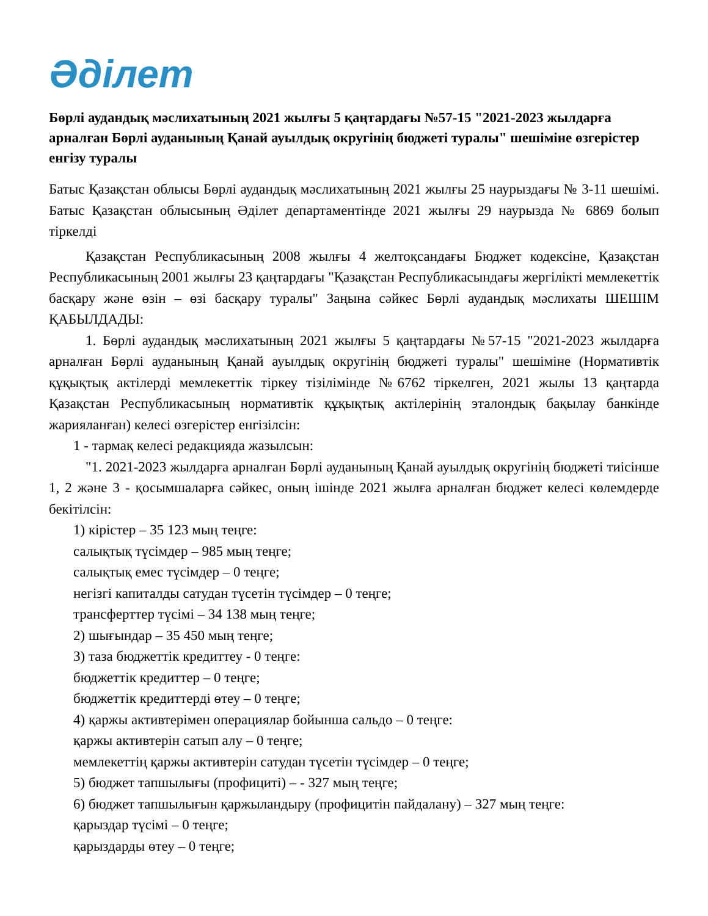Әділет
Бөрлі аудандық мәслихатының 2021 жылғы 5 қаңтардағы №57-15 "2021-2023 жылдарға арналған Бөрлі ауданының Қанай ауылдық округінің бюджеті туралы" шешіміне өзгерістер енгізу туралы
Батыс Қазақстан облысы Бөрлі аудандық мәслихатының 2021 жылғы 25 наурыздағы № 3-11 шешімі. Батыс Қазақстан облысының Әділет департаментінде 2021 жылғы 29 наурызда № 6869 болып тіркелді
Қазақстан Республикасының 2008 жылғы 4 желтоқсандағы Бюджет кодексіне, Қазақстан Республикасының 2001 жылғы 23 қаңтардағы "Қазақстан Республикасындағы жергілікті мемлекеттік басқару және өзін – өзі басқару туралы" Заңына сәйкес Бөрлі аудандық мәслихаты ШЕШІМ ҚАБЫЛДАДЫ:
1. Бөрлі аудандық мәслихатының 2021 жылғы 5 қаңтардағы №57-15 "2021-2023 жылдарға арналған Бөрлі ауданының Қанай ауылдық округінің бюджеті туралы" шешіміне (Нормативтік құқықтық актілерді мемлекеттік тіркеу тізілімінде №6762 тіркелген, 2021 жылы 13 қаңтарда Қазақстан Республикасының нормативтік құқықтық актілерінің эталондық бақылау банкінде жарияланған) келесі өзгерістер енгізілсін:
1 - тармақ келесі редакцияда жазылсын:
"1. 2021-2023 жылдарға арналған Бөрлі ауданының Қанай ауылдық округінің бюджеті тиісінше 1, 2 және 3 - қосымшаларға сәйкес, оның ішінде 2021 жылға арналған бюджет келесі көлемдерде бекітілсін:
1) кірістер – 35 123 мың теңге:
салықтық түсімдер – 985 мың теңге;
салықтық емес түсімдер – 0 теңге;
негізгі капиталды сатудан түсетін түсімдер – 0 теңге;
трансферттер түсімі – 34 138 мың теңге;
2) шығындар – 35 450 мың теңге;
3) таза бюджеттік кредиттеу - 0 теңге:
бюджеттік кредиттер – 0 теңге;
бюджеттік кредиттерді өтеу – 0 теңге;
4) қаржы активтерімен операциялар бойынша сальдо – 0 теңге:
қаржы активтерін сатып алу – 0 теңге;
мемлекеттің қаржы активтерін сатудан түсетін түсімдер – 0 теңге;
5) бюджет тапшылығы (профициті) – - 327 мың теңге;
6) бюджет тапшылығын қаржыландыру (профицитін пайдалану) – 327 мың теңге:
қарыздар түсімі – 0 теңге;
қарыздарды өтеу – 0 теңге;